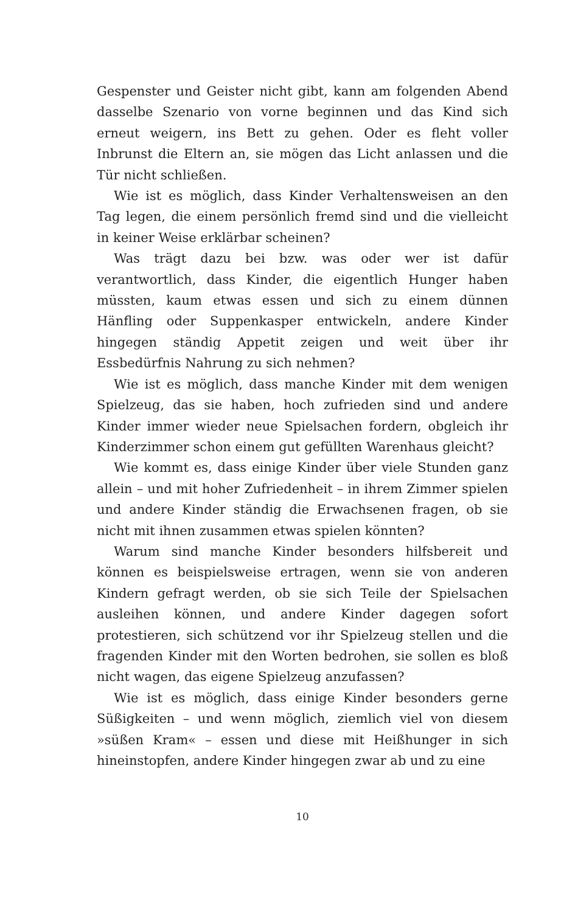Gespenster und Geister nicht gibt, kann am folgenden Abend dasselbe Szenario von vorne beginnen und das Kind sich erneut weigern, ins Bett zu gehen. Oder es fleht voller Inbrunst die Eltern an, sie mögen das Licht anlassen und die Tür nicht schließen.
Wie ist es möglich, dass Kinder Verhaltensweisen an den Tag legen, die einem persönlich fremd sind und die vielleicht in keiner Weise erklärbar scheinen?
Was trägt dazu bei bzw. was oder wer ist dafür verantwortlich, dass Kinder, die eigentlich Hunger haben müssten, kaum etwas essen und sich zu einem dünnen Hänfling oder Suppenkasper entwickeln, andere Kinder hingegen ständig Appetit zeigen und weit über ihr Essbedürfnis Nahrung zu sich nehmen?
Wie ist es möglich, dass manche Kinder mit dem wenigen Spielzeug, das sie haben, hoch zufrieden sind und andere Kinder immer wieder neue Spielsachen fordern, obgleich ihr Kinderzimmer schon einem gut gefüllten Warenhaus gleicht?
Wie kommt es, dass einige Kinder über viele Stunden ganz allein – und mit hoher Zufriedenheit – in ihrem Zimmer spielen und andere Kinder ständig die Erwachsenen fragen, ob sie nicht mit ihnen zusammen etwas spielen könnten?
Warum sind manche Kinder besonders hilfsbereit und können es beispielsweise ertragen, wenn sie von anderen Kindern gefragt werden, ob sie sich Teile der Spielsachen ausleihen können, und andere Kinder dagegen sofort protestieren, sich schützend vor ihr Spielzeug stellen und die fragenden Kinder mit den Worten bedrohen, sie sollen es bloß nicht wagen, das eigene Spielzeug anzufassen?
Wie ist es möglich, dass einige Kinder besonders gerne Süßigkeiten – und wenn möglich, ziemlich viel von diesem »süßen Kram« – essen und diese mit Heißhunger in sich hineinstopfen, andere Kinder hingegen zwar ab und zu eine
10